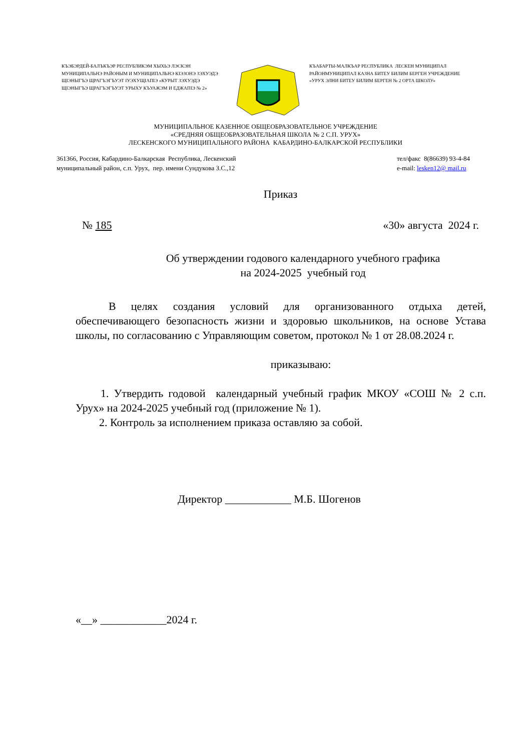КЪЭБЭРДЕЙ-БАЛЪКЪЭР РЕСПУБЛИКЭМ ХЫХЬЭ ЛЭСКЭН МУНИЦИПАЛЬНЭ РАЙОНЫМ И МУНИЦИПАЛЬНЭ КIЭЗОНЭ ЗЭХУЭДЭ ЩIЭНЫГЪЭ ЩРАГЪЭГЪУЭТ IУЭХУЩIАПIЭ «КУРЫТ ЗЭХУЭДЭ ЩIЭНЫГЪЭ ЩРАГЪЭГЪУЭТ УРЫХУ КЪУАЖЭМ И ЕДЖАПIЭ № 2»
КЪАБАРТЫ-МАЛКЪАР РЕСПУБЛИКА ЛЕСКЕН МУНИЦИПАЛ РАЙОНМУНИЦИПАЛ КАЗНА БИТЕУ БИЛИМ БЕРГЕН УЧРЕЖДЕНИЕ «УРУХ ЭЛНИ БИТЕУ БИЛИМ БЕРГЕН № 2 ОРТА ШКОЛУ»
МУНИЦИПАЛЬНОЕ КАЗЕННОЕ ОБЩЕОБРАЗОВАТЕЛЬНОЕ УЧРЕЖДЕНИЕ
«СРЕДНЯЯ ОБЩЕОБРАЗОВАТЕЛЬНАЯ ШКОЛА № 2 С.П. УРУХ»
ЛЕСКЕНСКОГО МУНИЦИПАЛЬНОГО РАЙОНА КАБАРДИНО-БАЛКАРСКОЙ РЕСПУБЛИКИ
361366, Россия, Кабардино-Балкарская Республика, Лескенский
муниципальный район, с.п. Урух, пер. имени Сундукова З.С.,12
тел/факс 8(86639) 93-4-84
e-mail: lesken12@ mail.ru
Приказ
№ 185 «30» августа 2024 г.
Об утверждении годового календарного учебного графика
на 2024-2025 учебный год
В целях создания условий для организованного отдыха детей, обеспечивающего безопасность жизни и здоровью школьников, на основе Устава школы, по согласованию с Управляющим советом, протокол № 1 от 28.08.2024 г.
приказываю:
1. Утвердить годовой календарный учебный график МКОУ «СОШ № 2 с.п. Урух» на 2024-2025 учебный год (приложение № 1).
2. Контроль за исполнением приказа оставляю за собой.
Директор ____________ М.Б. Шогенов
«__» ____________2024 г.